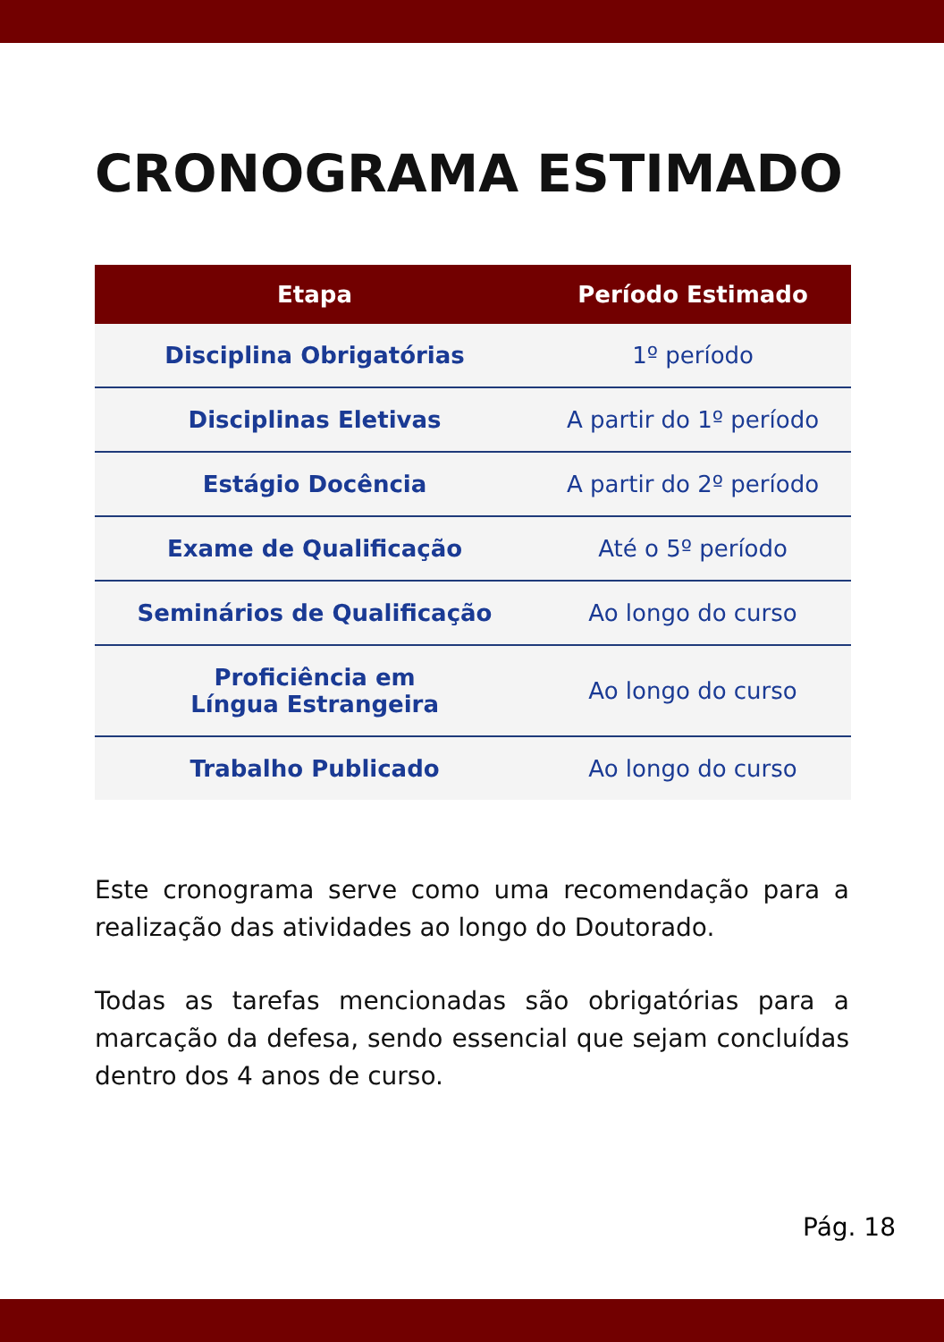CRONOGRAMA ESTIMADO
| Etapa | Período Estimado |
| --- | --- |
| Disciplina Obrigatórias | 1º período |
| Disciplinas Eletivas | A partir do 1º período |
| Estágio Docência | A partir do 2º período |
| Exame de Qualificação | Até o 5º período |
| Seminários de Qualificação | Ao longo do curso |
| Proficiência em Língua Estrangeira | Ao longo do curso |
| Trabalho Publicado | Ao longo do curso |
Este cronograma serve como uma recomendação para a realização das atividades ao longo do Doutorado.
Todas as tarefas mencionadas são obrigatórias para a marcação da defesa, sendo essencial que sejam concluídas dentro dos 4 anos de curso.
Pág. 18